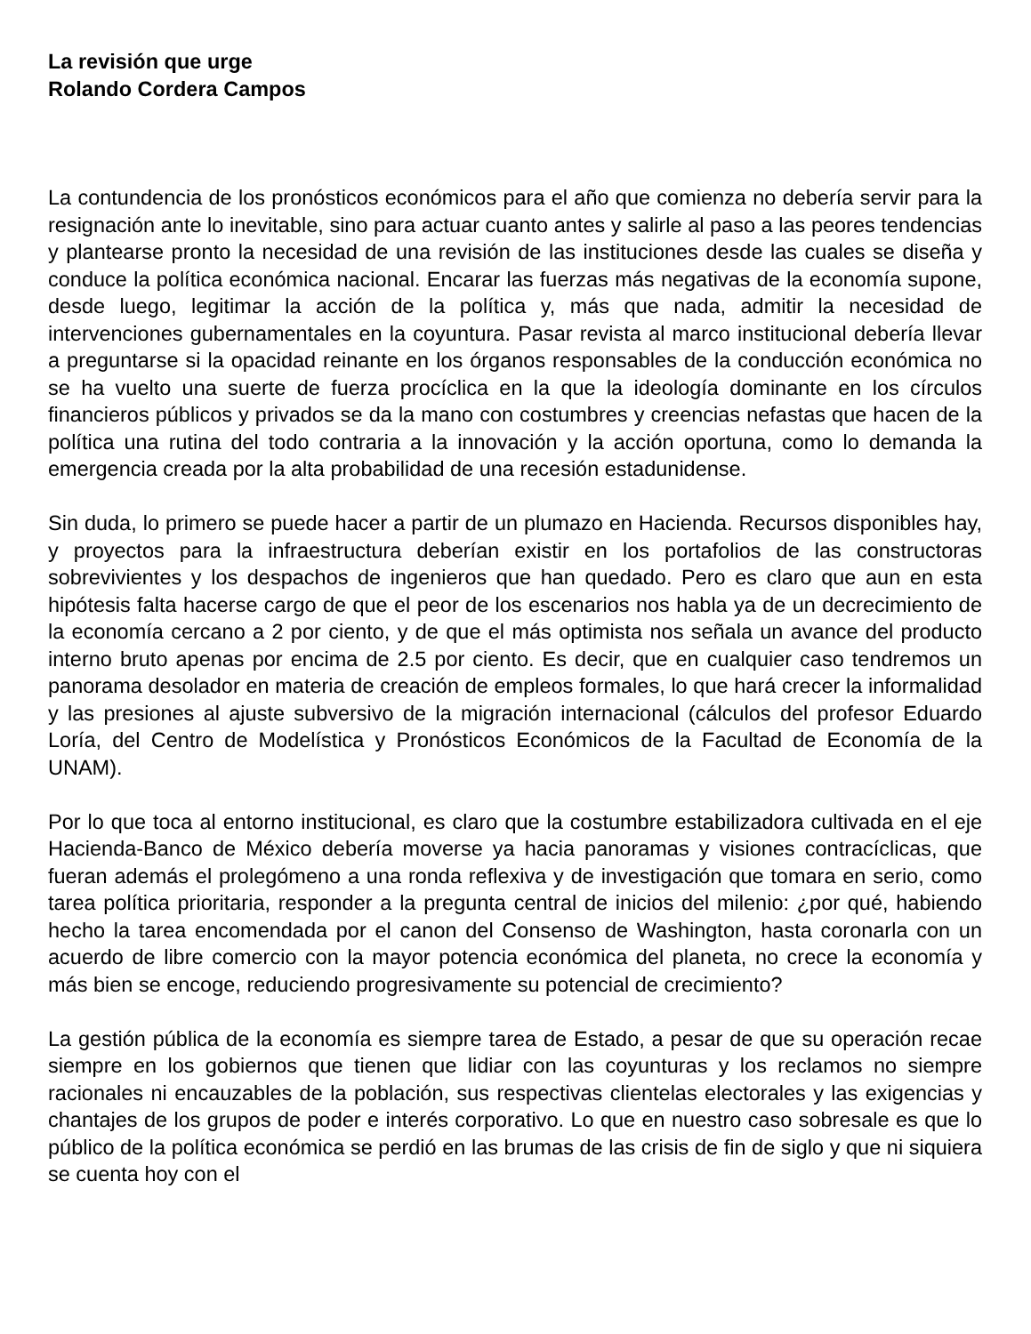La revisión que urge
Rolando Cordera Campos
La contundencia de los pronósticos económicos para el año que comienza no debería servir para la resignación ante lo inevitable, sino para actuar cuanto antes y salirle al paso a las peores tendencias y plantearse pronto la necesidad de una revisión de las instituciones desde las cuales se diseña y conduce la política económica nacional. Encarar las fuerzas más negativas de la economía supone, desde luego, legitimar la acción de la política y, más que nada, admitir la necesidad de intervenciones gubernamentales en la coyuntura. Pasar revista al marco institucional debería llevar a preguntarse si la opacidad reinante en los órganos responsables de la conducción económica no se ha vuelto una suerte de fuerza procíclica en la que la ideología dominante en los círculos financieros públicos y privados se da la mano con costumbres y creencias nefastas que hacen de la política una rutina del todo contraria a la innovación y la acción oportuna, como lo demanda la emergencia creada por la alta probabilidad de una recesión estadunidense.
Sin duda, lo primero se puede hacer a partir de un plumazo en Hacienda. Recursos disponibles hay, y proyectos para la infraestructura deberían existir en los portafolios de las constructoras sobrevivientes y los despachos de ingenieros que han quedado. Pero es claro que aun en esta hipótesis falta hacerse cargo de que el peor de los escenarios nos habla ya de un decrecimiento de la economía cercano a 2 por ciento, y de que el más optimista nos señala un avance del producto interno bruto apenas por encima de 2.5 por ciento. Es decir, que en cualquier caso tendremos un panorama desolador en materia de creación de empleos formales, lo que hará crecer la informalidad y las presiones al ajuste subversivo de la migración internacional (cálculos del profesor Eduardo Loría, del Centro de Modelística y Pronósticos Económicos de la Facultad de Economía de la UNAM).
Por lo que toca al entorno institucional, es claro que la costumbre estabilizadora cultivada en el eje Hacienda-Banco de México debería moverse ya hacia panoramas y visiones contracíclicas, que fueran además el prolegómeno a una ronda reflexiva y de investigación que tomara en serio, como tarea política prioritaria, responder a la pregunta central de inicios del milenio: ¿por qué, habiendo hecho la tarea encomendada por el canon del Consenso de Washington, hasta coronarla con un acuerdo de libre comercio con la mayor potencia económica del planeta, no crece la economía y más bien se encoge, reduciendo progresivamente su potencial de crecimiento?
La gestión pública de la economía es siempre tarea de Estado, a pesar de que su operación recae siempre en los gobiernos que tienen que lidiar con las coyunturas y los reclamos no siempre racionales ni encauzables de la población, sus respectivas clientelas electorales y las exigencias y chantajes de los grupos de poder e interés corporativo. Lo que en nuestro caso sobresale es que lo público de la política económica se perdió en las brumas de las crisis de fin de siglo y que ni siquiera se cuenta hoy con el